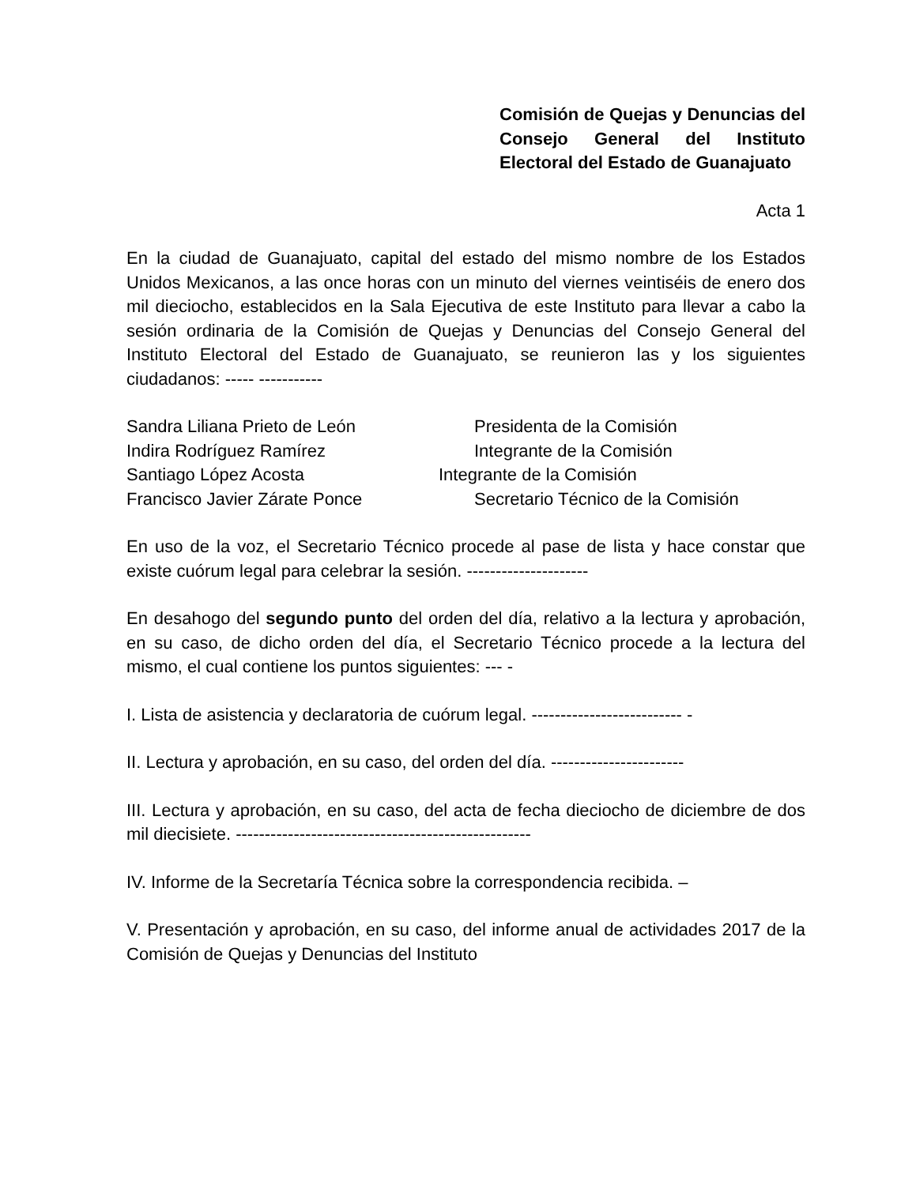Comisión de Quejas y Denuncias del Consejo General del Instituto Electoral del Estado de Guanajuato
Acta 1
En la ciudad de Guanajuato, capital del estado del mismo nombre de los Estados Unidos Mexicanos, a las once horas con un minuto del viernes veintiséis de enero dos mil dieciocho, establecidos en la Sala Ejecutiva de este Instituto para llevar a cabo la sesión ordinaria de la Comisión de Quejas y Denuncias del Consejo General del Instituto Electoral del Estado de Guanajuato, se reunieron las y los siguientes ciudadanos: ----- -----------
Sandra Liliana Prieto de León Presidenta de la Comisión
Indira Rodríguez Ramírez Integrante de la Comisión
Santiago López Acosta Integrante de la Comisión
Francisco Javier Zárate Ponce Secretario Técnico de la Comisión
En uso de la voz, el Secretario Técnico procede al pase de lista y hace constar que existe cuórum legal para celebrar la sesión. ---------------------
En desahogo del segundo punto del orden del día, relativo a la lectura y aprobación, en su caso, de dicho orden del día, el Secretario Técnico procede a la lectura del mismo, el cual contiene los puntos siguientes: --- -
I. Lista de asistencia y declaratoria de cuórum legal. -------------------------- -
II. Lectura y aprobación, en su caso, del orden del día. -----------------------
III. Lectura y aprobación, en su caso, del acta de fecha dieciocho de diciembre de dos mil diecisiete. ---------------------------------------------------
IV. Informe de la Secretaría Técnica sobre la correspondencia recibida. –
V. Presentación y aprobación, en su caso, del informe anual de actividades 2017 de la Comisión de Quejas y Denuncias del Instituto